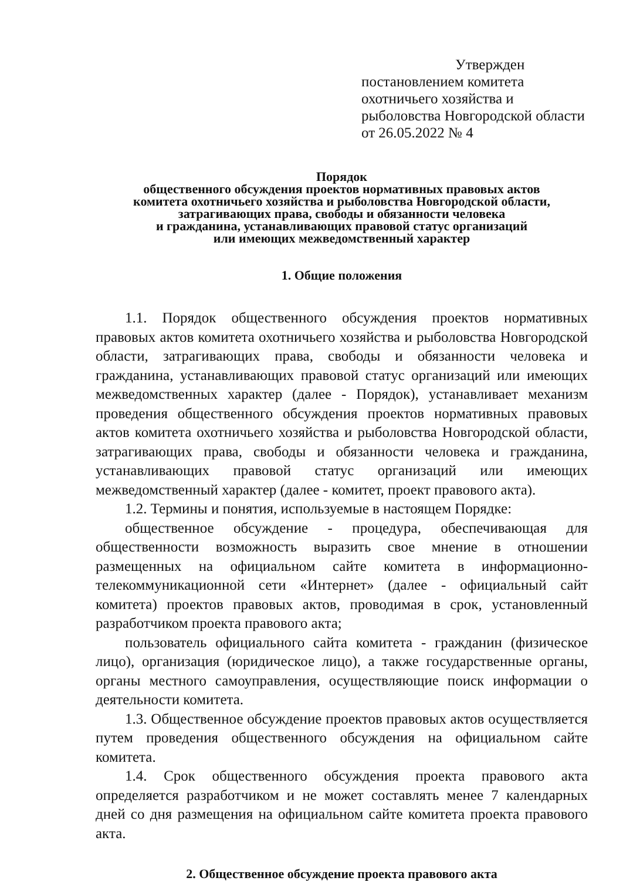Утвержден
постановлением комитета
охотничьего хозяйства и
рыболовства Новгородской области
от 26.05.2022 № 4
Порядок
общественного обсуждения проектов нормативных правовых актов
комитета охотничьего хозяйства и рыболовства Новгородской области,
затрагивающих права, свободы и обязанности человека
и гражданина, устанавливающих правовой статус организаций
или имеющих межведомственный характер
1. Общие положения
1.1. Порядок общественного обсуждения проектов нормативных правовых актов комитета охотничьего хозяйства и рыболовства Новгородской области, затрагивающих права, свободы и обязанности человека и гражданина, устанавливающих правовой статус организаций или имеющих межведомственных характер (далее - Порядок), устанавливает механизм проведения общественного обсуждения проектов нормативных правовых актов комитета охотничьего хозяйства и рыболовства Новгородской области, затрагивающих права, свободы и обязанности человека и гражданина, устанавливающих правовой статус организаций или имеющих межведомственный характер (далее - комитет, проект правового акта).
1.2. Термины и понятия, используемые в настоящем Порядке:
общественное обсуждение - процедура, обеспечивающая для общественности возможность выразить свое мнение в отношении размещенных на официальном сайте комитета в информационно-телекоммуникационной сети «Интернет» (далее - официальный сайт комитета) проектов правовых актов, проводимая в срок, установленный разработчиком проекта правового акта;
пользователь официального сайта комитета - гражданин (физическое лицо), организация (юридическое лицо), а также государственные органы, органы местного самоуправления, осуществляющие поиск информации о деятельности комитета.
1.3. Общественное обсуждение проектов правовых актов осуществляется путем проведения общественного обсуждения на официальном сайте комитета.
1.4. Срок общественного обсуждения проекта правового акта определяется разработчиком и не может составлять менее 7 календарных дней со дня размещения на официальном сайте комитета проекта правового акта.
2. Общественное обсуждение проекта правового акта